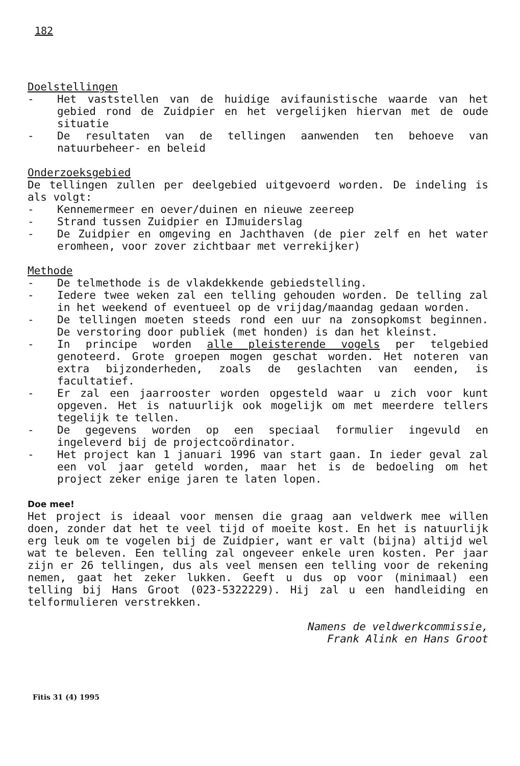182
Doelstellingen
- Het vaststellen van de huidige avifaunistische waarde van het gebied rond de Zuidpier en het vergelijken hiervan met de oude situatie
- De resultaten van de tellingen aanwenden ten behoeve van natuurbeheer- en beleid
Onderzoeksgebied
De tellingen zullen per deelgebied uitgevoerd worden. De indeling is als volgt:
- Kennemermeer en oever/duinen en nieuwe zeereep
- Strand tussen Zuidpier en IJmuiderslag
- De Zuidpier en omgeving en Jachthaven (de pier zelf en het water eromheen, voor zover zichtbaar met verrekijker)
Methode
- De telmethode is de vlakdekkende gebiedstelling.
- Iedere twee weken zal een telling gehouden worden. De telling zal in het weekend of eventueel op de vrijdag/maandag gedaan worden.
- De tellingen moeten steeds rond een uur na zonsopkomst beginnen. De verstoring door publiek (met honden) is dan het kleinst.
- In principe worden alle pleisterende vogels per telgebied genoteerd. Grote groepen mogen geschat worden. Het noteren van extra bijzonderheden, zoals de geslachten van eenden, is facultatief.
- Er zal een jaarrooster worden opgesteld waar u zich voor kunt opgeven. Het is natuurlijk ook mogelijk om met meerdere tellers tegelijk te tellen.
- De gegevens worden op een speciaal formulier ingevuld en ingeleverd bij de projectcoördinator.
- Het project kan 1 januari 1996 van start gaan. In ieder geval zal een vol jaar geteld worden, maar het is de bedoeling om het project zeker enige jaren te laten lopen.
Doe mee!
Het project is ideaal voor mensen die graag aan veldwerk mee willen doen, zonder dat het te veel tijd of moeite kost. En het is natuurlijk erg leuk om te vogelen bij de Zuidpier, want er valt (bijna) altijd wel wat te beleven. Een telling zal ongeveer enkele uren kosten. Per jaar zijn er 26 tellingen, dus als veel mensen een telling voor de rekening nemen, gaat het zeker lukken. Geeft u dus op voor (minimaal) een telling bij Hans Groot (023-5322229). Hij zal u een handleiding en telformulieren verstrekken.
Namens de veldwerkcommissie,
Frank Alink en Hans Groot
Fitis 31 (4) 1995